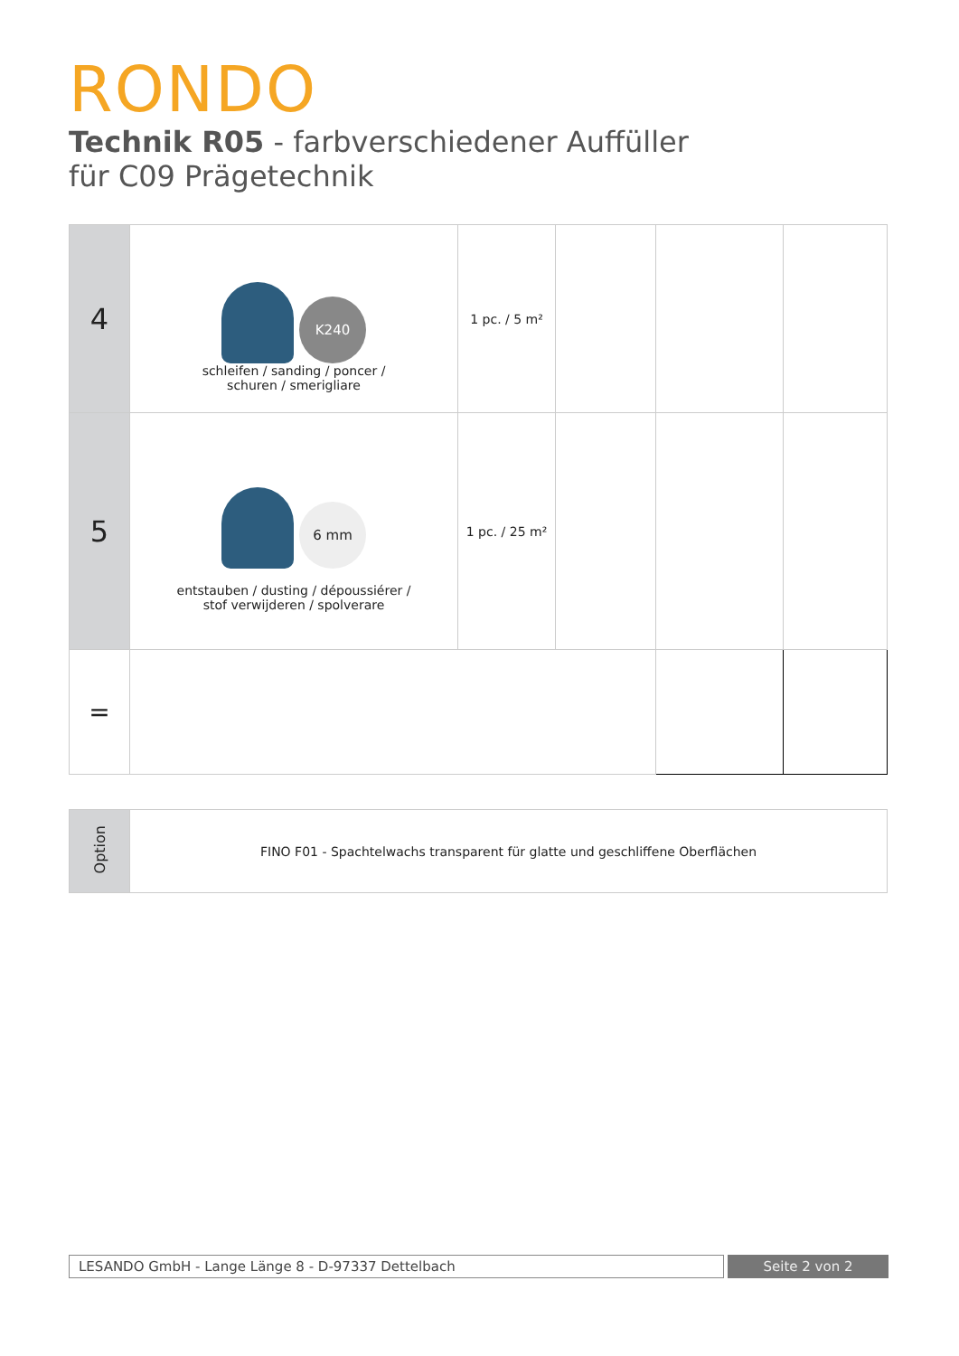RONDO
Technik R05 - farbverschiedener Auffüller
für C09 Prägetechnik
| 4 | K240 schleifen / sanding / poncer / schuren / smerigliare | 1 pc. / 5 m² | | | |
| 5 | 6 mm entstauben / dusting / dépoussiérer / stof verwijderen / spolverare | 1 pc. / 25 m² | | | |
| = | | | | | |
| Option | FINO F01 - Spachtelwachs transparent für glatte und geschliffene Oberflächen |
LESANDO GmbH - Lange Länge 8 - D-97337 Dettelbach
Seite 2 von 2